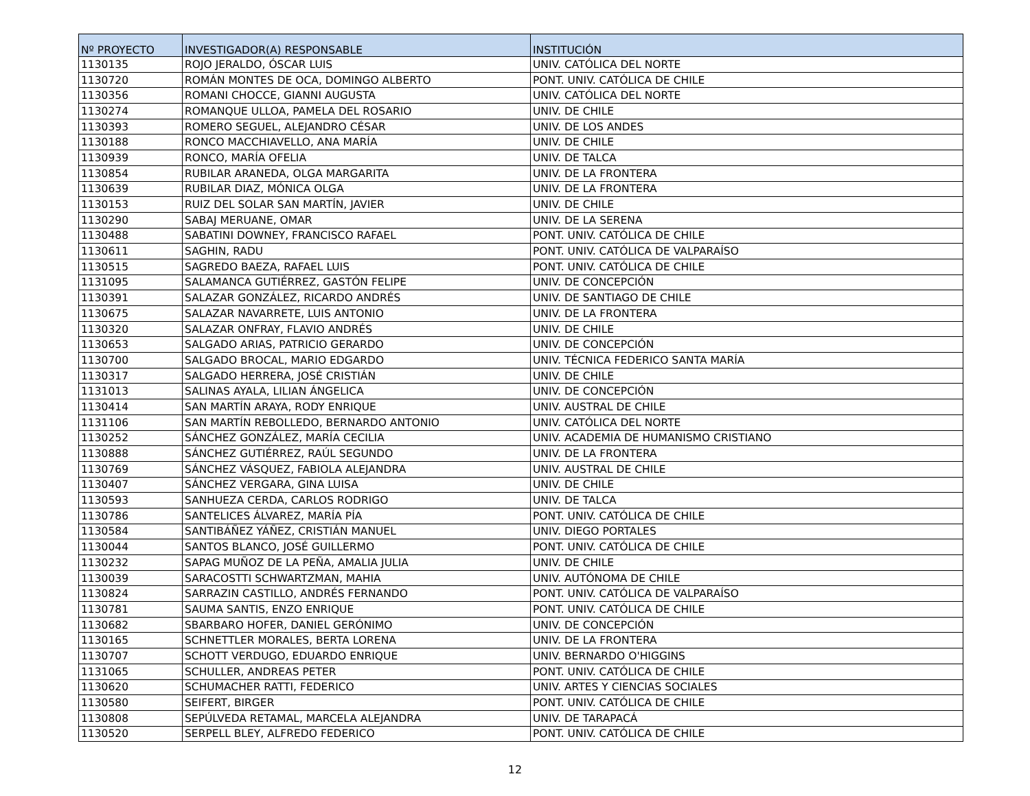| Nº PROYECTO | INVESTIGADOR(A) RESPONSABLE | INSTITUCIÓN |
| --- | --- | --- |
| 1130135 | ROJO JERALDO, ÓSCAR LUIS | UNIV. CATÓLICA DEL NORTE |
| 1130720 | ROMÁN MONTES DE OCA, DOMINGO ALBERTO | PONT. UNIV. CATÓLICA DE CHILE |
| 1130356 | ROMANI CHOCCE, GIANNI AUGUSTA | UNIV. CATÓLICA DEL NORTE |
| 1130274 | ROMANQUE ULLOA, PAMELA DEL ROSARIO | UNIV. DE CHILE |
| 1130393 | ROMERO SEGUEL, ALEJANDRO CÉSAR | UNIV. DE LOS ANDES |
| 1130188 | RONCO MACCHIAVELLO, ANA MARÍA | UNIV. DE CHILE |
| 1130939 | RONCO, MARÍA OFELIA | UNIV. DE TALCA |
| 1130854 | RUBILAR ARANEDA, OLGA MARGARITA | UNIV. DE LA FRONTERA |
| 1130639 | RUBILAR DIAZ, MÓNICA OLGA | UNIV. DE LA FRONTERA |
| 1130153 | RUIZ DEL SOLAR SAN MARTÍN, JAVIER | UNIV. DE CHILE |
| 1130290 | SABAJ MERUANE, OMAR | UNIV. DE LA SERENA |
| 1130488 | SABATINI DOWNEY, FRANCISCO RAFAEL | PONT. UNIV. CATÓLICA DE CHILE |
| 1130611 | SAGHIN, RADU | PONT. UNIV. CATÓLICA DE VALPARAÍSO |
| 1130515 | SAGREDO BAEZA, RAFAEL LUIS | PONT. UNIV. CATÓLICA DE CHILE |
| 1131095 | SALAMANCA GUTIÉRREZ, GASTÓN FELIPE | UNIV. DE CONCEPCIÓN |
| 1130391 | SALAZAR GONZÁLEZ, RICARDO ANDRÉS | UNIV. DE SANTIAGO DE CHILE |
| 1130675 | SALAZAR NAVARRETE, LUIS ANTONIO | UNIV. DE LA FRONTERA |
| 1130320 | SALAZAR ONFRAY, FLAVIO ANDRÉS | UNIV. DE CHILE |
| 1130653 | SALGADO ARIAS, PATRICIO GERARDO | UNIV. DE CONCEPCIÓN |
| 1130700 | SALGADO BROCAL, MARIO EDGARDO | UNIV. TÉCNICA FEDERICO SANTA MARÍA |
| 1130317 | SALGADO HERRERA, JOSÉ CRISTIÁN | UNIV. DE CHILE |
| 1131013 | SALINAS AYALA, LILIAN ÁNGELICA | UNIV. DE CONCEPCIÓN |
| 1130414 | SAN MARTÍN ARAYA, RODY ENRIQUE | UNIV. AUSTRAL DE CHILE |
| 1131106 | SAN MARTÍN REBOLLEDO, BERNARDO ANTONIO | UNIV. CATÓLICA DEL NORTE |
| 1130252 | SÁNCHEZ GONZÁLEZ, MARÍA CECILIA | UNIV. ACADEMIA DE HUMANISMO CRISTIANO |
| 1130888 | SÁNCHEZ GUTIÉRREZ, RAÚL SEGUNDO | UNIV. DE LA FRONTERA |
| 1130769 | SÁNCHEZ VÁSQUEZ, FABIOLA ALEJANDRA | UNIV. AUSTRAL DE CHILE |
| 1130407 | SÁNCHEZ VERGARA, GINA LUISA | UNIV. DE CHILE |
| 1130593 | SANHUEZA CERDA, CARLOS RODRIGO | UNIV. DE TALCA |
| 1130786 | SANTELICES ÁLVAREZ, MARÍA PÍA | PONT. UNIV. CATÓLICA DE CHILE |
| 1130584 | SANTIBÁÑEZ YÁÑEZ, CRISTIÁN MANUEL | UNIV. DIEGO PORTALES |
| 1130044 | SANTOS BLANCO, JOSÉ GUILLERMO | PONT. UNIV. CATÓLICA DE CHILE |
| 1130232 | SAPAG MUÑOZ DE LA PEÑA, AMALIA JULIA | UNIV. DE CHILE |
| 1130039 | SARACOSTTI SCHWARTZMAN, MAHIA | UNIV. AUTÓNOMA DE CHILE |
| 1130824 | SARRAZIN CASTILLO, ANDRÉS FERNANDO | PONT. UNIV. CATÓLICA DE VALPARAÍSO |
| 1130781 | SAUMA SANTIS, ENZO ENRIQUE | PONT. UNIV. CATÓLICA DE CHILE |
| 1130682 | SBARBARO HOFER, DANIEL GERÓNIMO | UNIV. DE CONCEPCIÓN |
| 1130165 | SCHNETTLER MORALES, BERTA LORENA | UNIV. DE LA FRONTERA |
| 1130707 | SCHOTT VERDUGO, EDUARDO ENRIQUE | UNIV. BERNARDO O'HIGGINS |
| 1131065 | SCHULLER, ANDREAS PETER | PONT. UNIV. CATÓLICA DE CHILE |
| 1130620 | SCHUMACHER RATTI, FEDERICO | UNIV. ARTES Y CIENCIAS SOCIALES |
| 1130580 | SEIFERT, BIRGER | PONT. UNIV. CATÓLICA DE CHILE |
| 1130808 | SEPÚLVEDA RETAMAL, MARCELA ALEJANDRA | UNIV. DE TARAPACÁ |
| 1130520 | SERPELL BLEY, ALFREDO FEDERICO | PONT. UNIV. CATÓLICA DE CHILE |
12